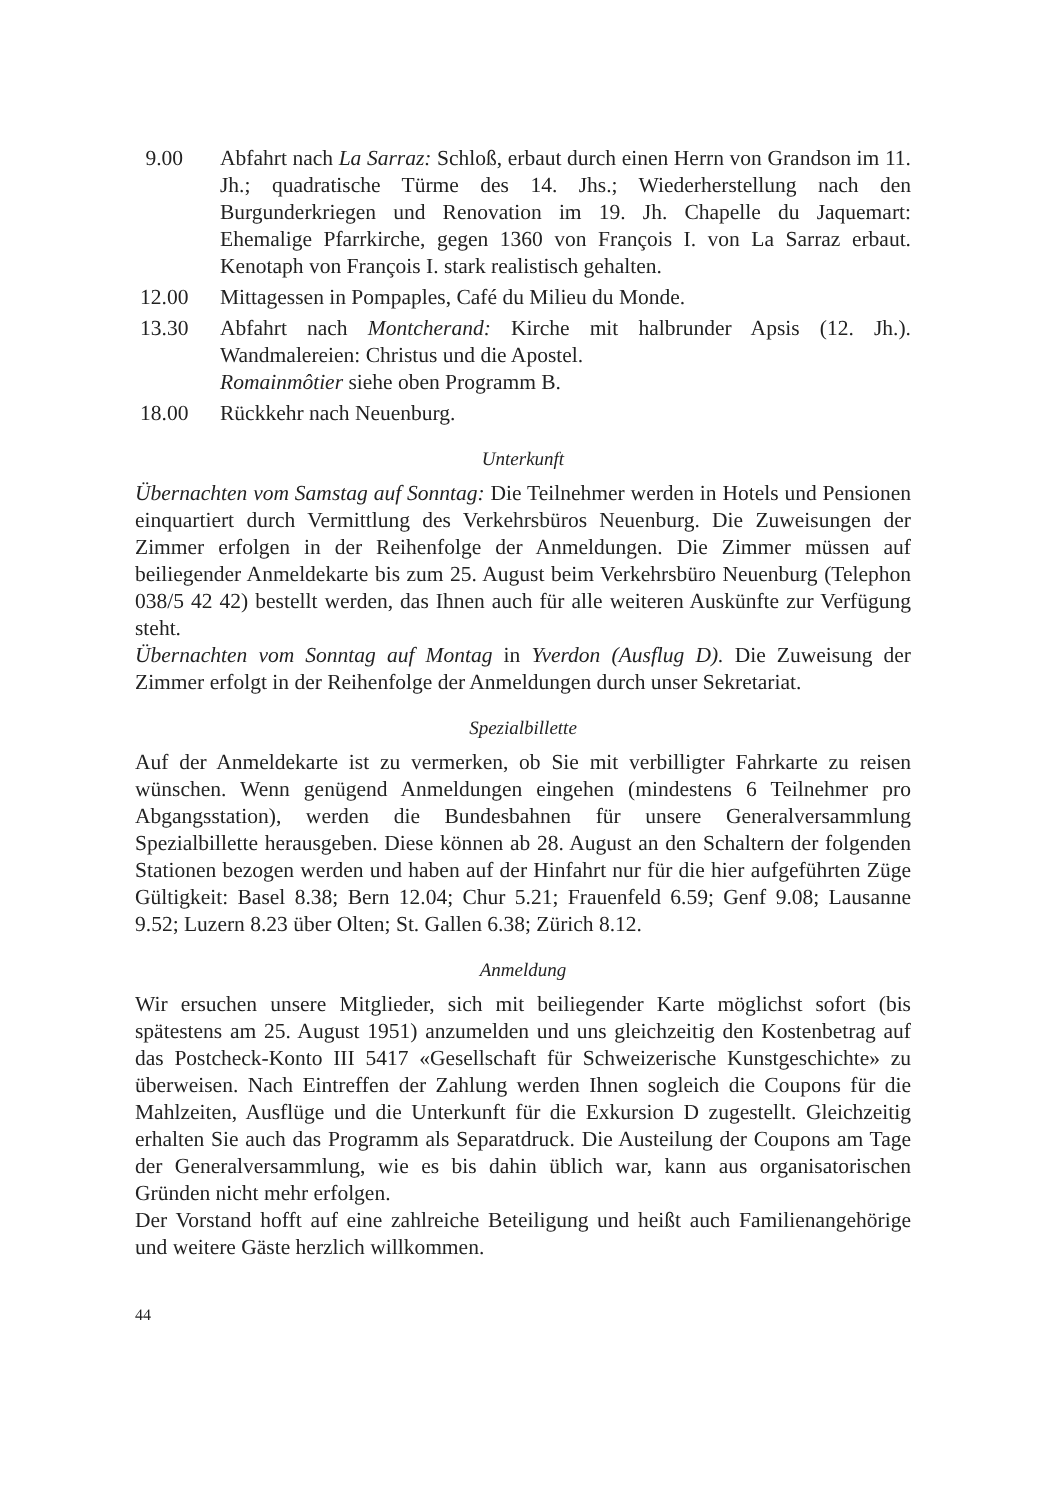9.00 Abfahrt nach La Sarraz: Schloß, erbaut durch einen Herrn von Grandson im 11. Jh.; quadratische Türme des 14. Jhs.; Wiederherstellung nach den Burgunderkriegen und Renovation im 19. Jh. Chapelle du Jaquemart: Ehemalige Pfarrkirche, gegen 1360 von François I. von La Sarraz erbaut. Kenotaph von François I. stark realistisch gehalten.
12.00 Mittagessen in Pompaples, Café du Milieu du Monde.
13.30 Abfahrt nach Montcherand: Kirche mit halbrunder Apsis (12. Jh.). Wandmalereien: Christus und die Apostel.
Romainmôtier siehe oben Programm B.
18.00 Rückkehr nach Neuenburg.
Unterkunft
Übernachten vom Samstag auf Sonntag: Die Teilnehmer werden in Hotels und Pensionen einquartiert durch Vermittlung des Verkehrsbüros Neuenburg. Die Zuweisungen der Zimmer erfolgen in der Reihenfolge der Anmeldungen. Die Zimmer müssen auf beiliegender Anmeldekarte bis zum 25. August beim Verkehrsbüro Neuenburg (Telephon 038/5 42 42) bestellt werden, das Ihnen auch für alle weiteren Auskünfte zur Verfügung steht.
Übernachten vom Sonntag auf Montag in Yverdon (Ausflug D). Die Zuweisung der Zimmer erfolgt in der Reihenfolge der Anmeldungen durch unser Sekretariat.
Spezialbillette
Auf der Anmeldekarte ist zu vermerken, ob Sie mit verbilligter Fahrkarte zu reisen wünschen. Wenn genügend Anmeldungen eingehen (mindestens 6 Teilnehmer pro Abgangsstation), werden die Bundesbahnen für unsere Generalversammlung Spezialbillette herausgeben. Diese können ab 28. August an den Schaltern der folgenden Stationen bezogen werden und haben auf der Hinfahrt nur für die hier aufgeführten Züge Gültigkeit: Basel 8.38; Bern 12.04; Chur 5.21; Frauenfeld 6.59; Genf 9.08; Lausanne 9.52; Luzern 8.23 über Olten; St. Gallen 6.38; Zürich 8.12.
Anmeldung
Wir ersuchen unsere Mitglieder, sich mit beiliegender Karte möglichst sofort (bis spätestens am 25. August 1951) anzumelden und uns gleichzeitig den Kostenbetrag auf das Postcheck-Konto III 5417 «Gesellschaft für Schweizerische Kunstgeschichte» zu überweisen. Nach Eintreffen der Zahlung werden Ihnen sogleich die Coupons für die Mahlzeiten, Ausflüge und die Unterkunft für die Exkursion D zugestellt. Gleichzeitig erhalten Sie auch das Programm als Separatdruck. Die Austeilung der Coupons am Tage der Generalversammlung, wie es bis dahin üblich war, kann aus organisatorischen Gründen nicht mehr erfolgen.
Der Vorstand hofft auf eine zahlreiche Beteiligung und heißt auch Familienangehörige und weitere Gäste herzlich willkommen.
44